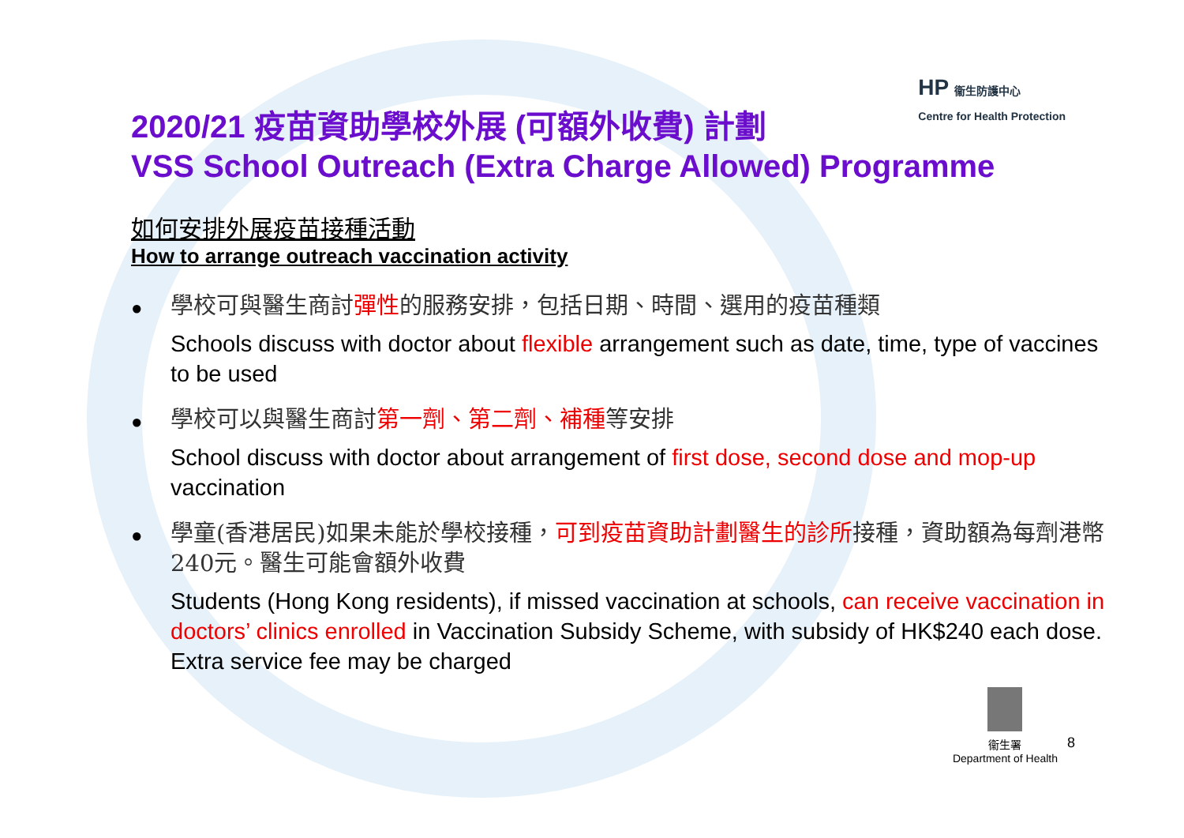HP 衞生防護中心
Centre for Health Protection
2020/21 疫苗資助學校外展 (可額外收費) 計劃
VSS School Outreach (Extra Charge Allowed) Programme
如何安排外展疫苗接種活動
How to arrange outreach vaccination activity
●
學校可與醫生商討彈性的服務安排，包括日期、時間、選用的疫苗種類
Schools discuss with doctor about flexible arrangement such as date, time, type of vaccines to be used
●
學校可以與醫生商討第一劑、第二劑、補種等安排
School discuss with doctor about arrangement of first dose, second dose and mop-up vaccination
●
學童(香港居民)如果未能於學校接種，可到疫苗資助計劃醫生的診所接種，資助額為每劑港幣240元。醫生可能會額外收費
Students (Hong Kong residents), if missed vaccination at schools, can receive vaccination in doctors’ clinics enrolled in Vaccination Subsidy Scheme, with subsidy of HK$240 each dose. Extra service fee may be charged
衞生署
Department of Health
8